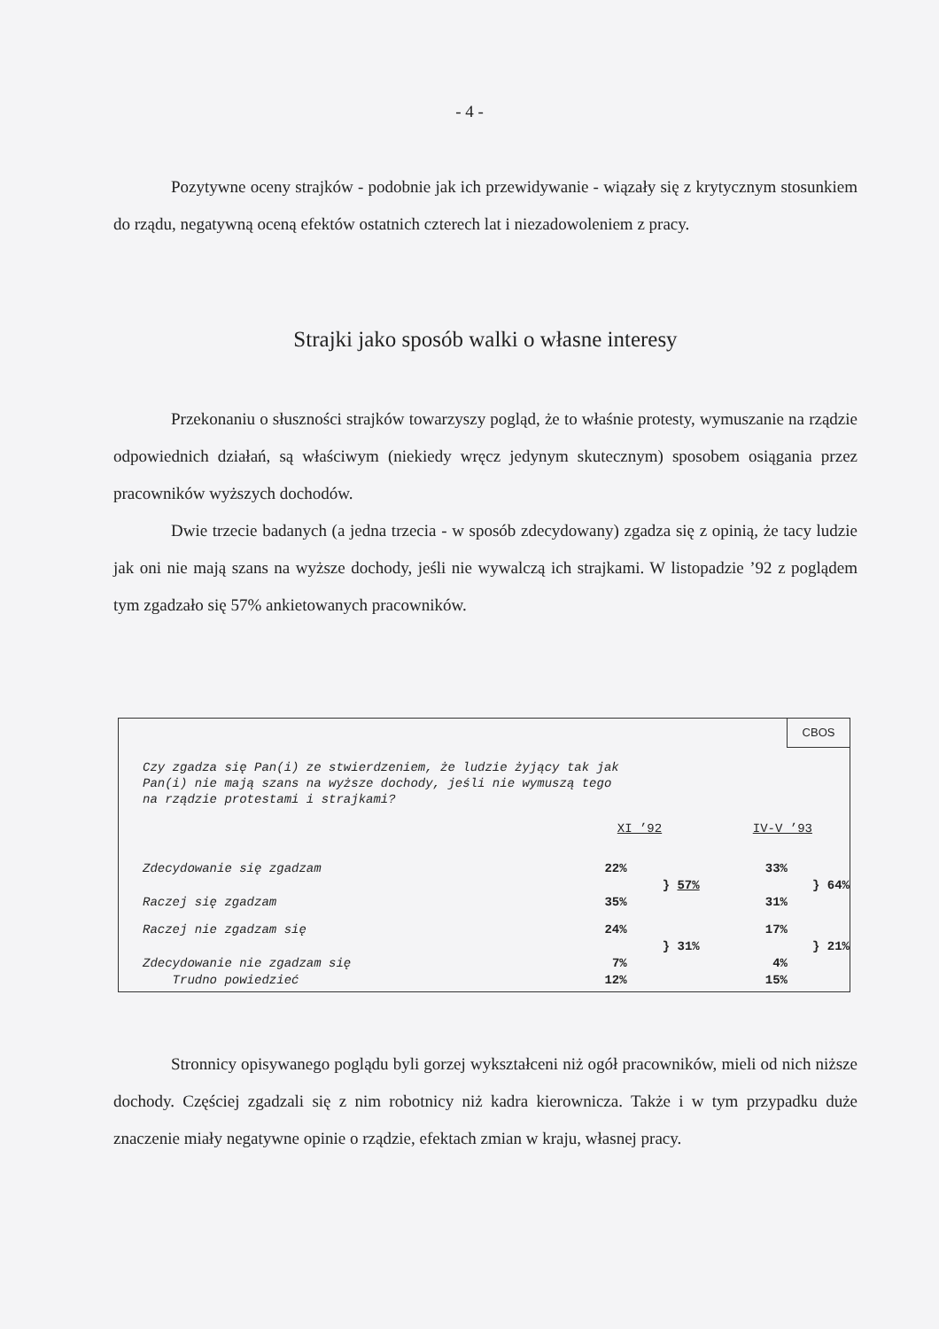- 4 -
Pozytywne oceny strajków - podobnie jak ich przewidywanie - wiązały się z krytycznym stosunkiem do rządu, negatywną oceną efektów ostatnich czterech lat i niezadowoleniem z pracy.
Strajki jako sposób walki o własne interesy
Przekonaniu o słuszności strajków towarzyszy pogląd, że to właśnie protesty, wymuszanie na rządzie odpowiednich działań, są właściwym (niekiedy wręcz jedynym skutecznym) sposobem osiągania przez pracowników wyższych dochodów.
Dwie trzecie badanych (a jedna trzecia - w sposób zdecydowany) zgadza się z opinią, że tacy ludzie jak oni nie mają szans na wyższe dochody, jeśli nie wywalczą ich strajkami. W listopadzie ’92 z poglądem tym zgadzało się 57% ankietowanych pracowników.
CBOS
Czy zgadza się Pan(i) ze stwierdzeniem, że ludzie żyjący tak jak
Pan(i) nie mają szans na wyższe dochody, jeśli nie wymuszą tego
na rządzie protestami i strajkami?
| | XI ’92 | IV-V ’93 |
| Zdecydowanie się zgadzam | 22% | 33% |
| | } 57% | } 64% |
| Raczej się zgadzam | 35% | 31% |
| Raczej nie zgadzam się | 24% | 17% |
| | } 31% | } 21% |
| Zdecydowanie nie zgadzam się | 7% | 4% |
| Trudno powiedzieć | 12% | 15% |
Stronnicy opisywanego poglądu byli gorzej wykształceni niż ogół pracowników, mieli od nich niższe dochody. Częściej zgadzali się z nim robotnicy niż kadra kierownicza. Także i w tym przypadku duże znaczenie miały negatywne opinie o rządzie, efektach zmian w kraju, własnej pracy.